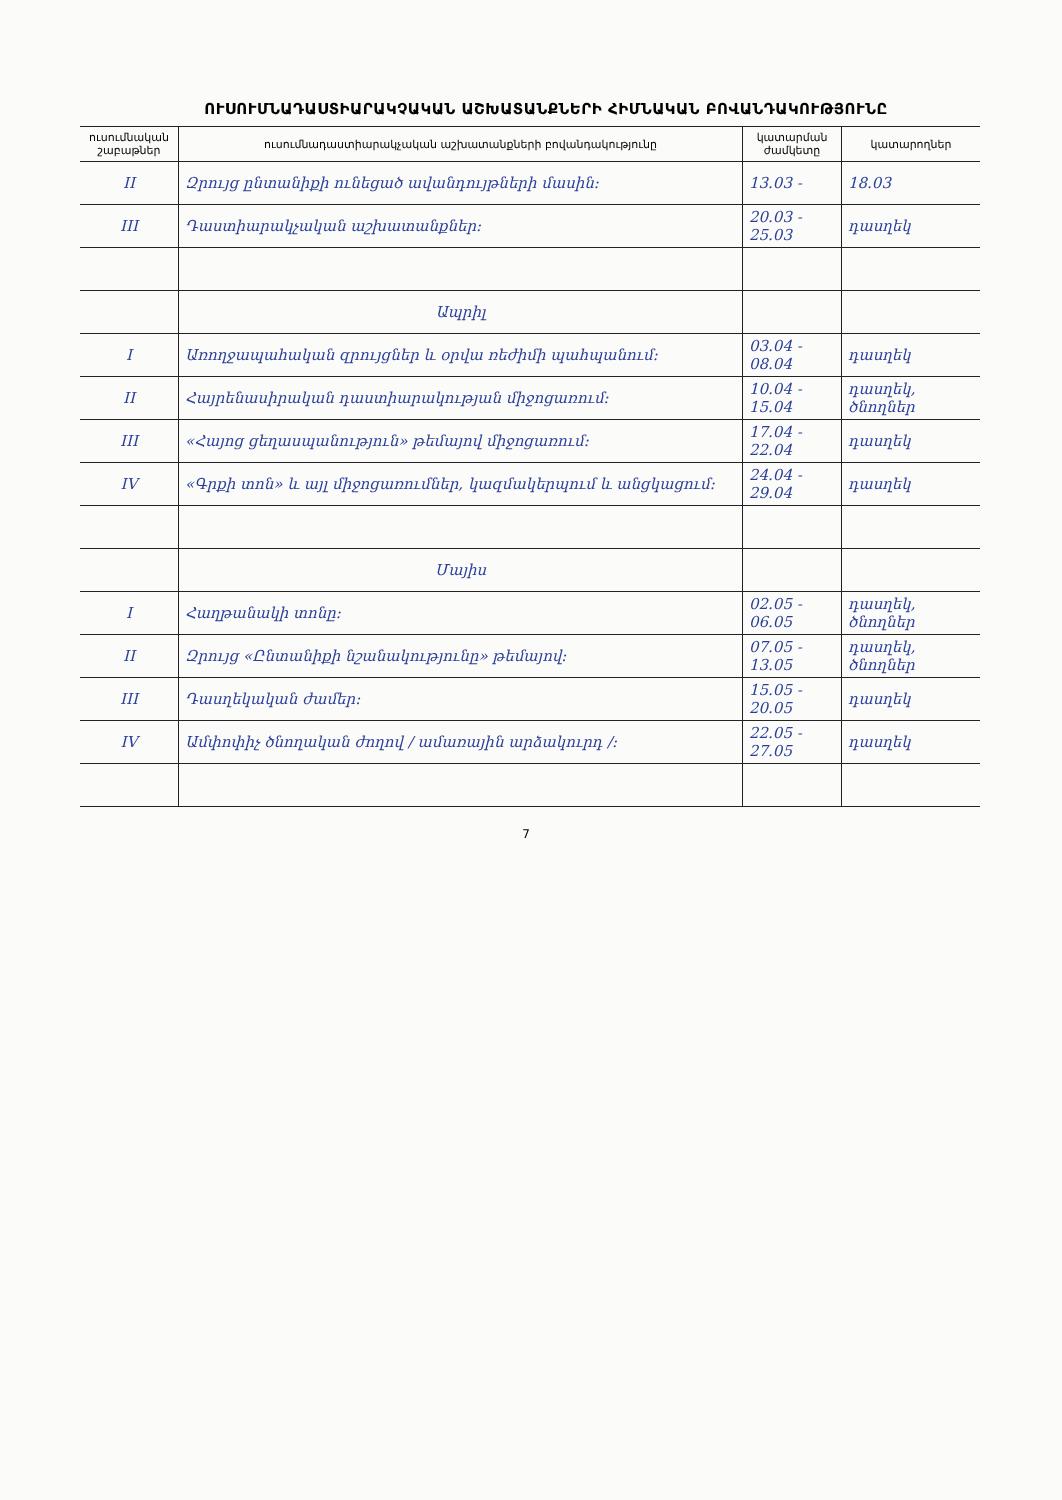ՈՒՍՈՒՄՆԱԴԱՍՏԻԱՐԱԿՉԱԿԱՆ ԱՇԽԱՏԱՆՔՆԵՐԻ ՀԻՄՆԱԿԱՆ ԲՈՎԱՆԴԱԿՈՒԹՅՈՒՆԸ
| ուսումնական շաբաթներ | ուսումնադաստիարակչական աշխատանքների բովանդակությունը | կատարման ժամկետը | կատարողներ |
| --- | --- | --- | --- |
| II | Զրույց ընտանիքի ունեցած ավանդույթների մասին: | 13.03 - | 18.03 |
| III | Դաստիարակչական աշխատանքներ: | 20.03 - 25.03 | դասղեկ |
| | Ապրիլ | | |
| I | Առողջապահական զրույցներ և օրվա ռեժիմի պահպանում: | 03.04 - 08.04 | դասղեկ |
| II | Հայրենասիրական դաստիարակության միջոցառում: | 10.04 - 15.04 | դասղեկ, ծնողներ |
| III | «Հայոց ցեղասպանություն» թեմայով միջոցառում: | 17.04 - 22.04 | դասղեկ |
| IV | «Գրքի տոն» և այլ միջոցառումներ, կազմակերպում և անցկացում: | 24.04 - 29.04 | դասղեկ |
| | Մայիս | | |
| I | Հաղթանակի տոնը: | 02.05 - 06.05 | դասղեկ, ծնողներ |
| II | Զրույց «Ընտանիքի նշանակությունը» թեմայով: | 07.05 - 13.05 | դասղեկ, ծնողներ |
| III | Դասղեկական ժամեր: | 15.05 - 20.05 | դասղեկ |
| IV | Ամփոփիչ ծնողական ժողով / ամառային արձակուրդ /: | 22.05 - 27.05 | դասղեկ |
7